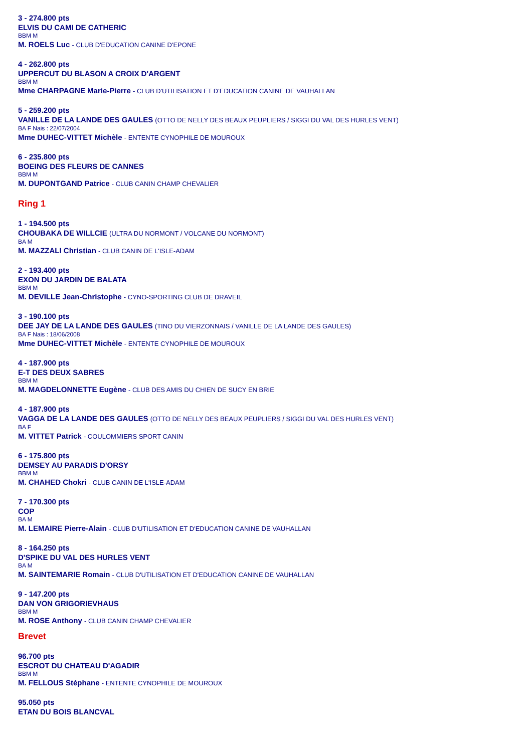3 - 274.800 pts
ELVIS DU CAMI DE CATHERIC
BBM M
M. ROELS Luc - CLUB D'EDUCATION CANINE D'EPONE
4 - 262.800 pts
UPPERCUT DU BLASON A CROIX D'ARGENT
BBM M
Mme CHARPAGNE Marie-Pierre - CLUB D'UTILISATION ET D'EDUCATION CANINE DE VAUHALLAN
5 - 259.200 pts
VANILLE DE LA LANDE DES GAULES (OTTO DE NELLY DES BEAUX PEUPLIERS / SIGGI DU VAL DES HURLES VENT)
BA F Nais : 22/07/2004
Mme DUHEC-VITTET Michèle - ENTENTE CYNOPHILE DE MOUROUX
6 - 235.800 pts
BOEING DES FLEURS DE CANNES
BBM M
M. DUPONTGAND Patrice - CLUB CANIN CHAMP CHEVALIER
Ring 1
1 - 194.500 pts
CHOUBAKA DE WILLCIE (ULTRA DU NORMONT / VOLCANE DU NORMONT)
BA M
M. MAZZALI Christian - CLUB CANIN DE L'ISLE-ADAM
2 - 193.400 pts
EXON DU JARDIN DE BALATA
BBM M
M. DEVILLE Jean-Christophe - CYNO-SPORTING CLUB DE DRAVEIL
3 - 190.100 pts
DEE JAY DE LA LANDE DES GAULES (TINO DU VIERZONNAIS / VANILLE DE LA LANDE DES GAULES)
BA F Nais : 18/06/2008
Mme DUHEC-VITTET Michèle - ENTENTE CYNOPHILE DE MOUROUX
4 - 187.900 pts
E-T DES DEUX SABRES
BBM M
M. MAGDELONNETTE Eugène - CLUB DES AMIS DU CHIEN DE SUCY EN BRIE
4 - 187.900 pts
VAGGA DE LA LANDE DES GAULES (OTTO DE NELLY DES BEAUX PEUPLIERS / SIGGI DU VAL DES HURLES VENT)
BA F
M. VITTET Patrick - COULOMMIERS SPORT CANIN
6 - 175.800 pts
DEMSEY AU PARADIS D'ORSY
BBM M
M. CHAHED Chokri - CLUB CANIN DE L'ISLE-ADAM
7 - 170.300 pts
COP
BA M
M. LEMAIRE Pierre-Alain - CLUB D'UTILISATION ET D'EDUCATION CANINE DE VAUHALLAN
8 - 164.250 pts
D'SPIKE DU VAL DES HURLES VENT
BA M
M. SAINTEMARIE Romain - CLUB D'UTILISATION ET D'EDUCATION CANINE DE VAUHALLAN
9 - 147.200 pts
DAN VON GRIGORIEVHAUS
BBM M
M. ROSE Anthony - CLUB CANIN CHAMP CHEVALIER
Brevet
96.700 pts
ESCROT DU CHATEAU D'AGADIR
BBM M
M. FELLOUS Stéphane - ENTENTE CYNOPHILE DE MOUROUX
95.050 pts
ETAN DU BOIS BLANCVAL